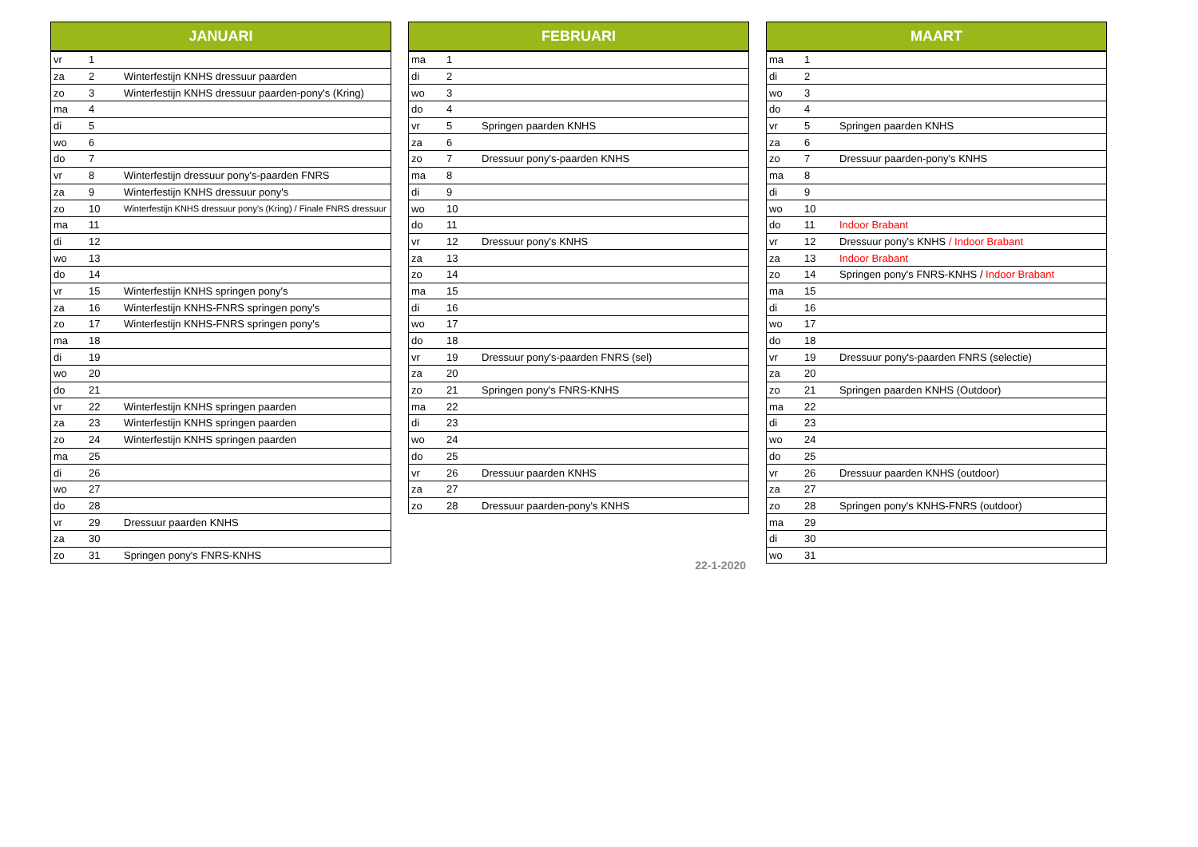| JANUARI | | |
| --- | --- | --- |
| vr | 1 | |
| za | 2 | Winterfestijn KNHS dressuur paarden |
| zo | 3 | Winterfestijn KNHS dressuur paarden-pony's (Kring) |
| ma | 4 | |
| di | 5 | |
| wo | 6 | |
| do | 7 | |
| vr | 8 | Winterfestijn dressuur pony's-paarden FNRS |
| za | 9 | Winterfestijn KNHS dressuur pony's |
| zo | 10 | Winterfestijn KNHS dressuur pony's (Kring) / Finale FNRS dressuur |
| ma | 11 | |
| di | 12 | |
| wo | 13 | |
| do | 14 | |
| vr | 15 | Winterfestijn KNHS springen pony's |
| za | 16 | Winterfestijn KNHS-FNRS springen pony's |
| zo | 17 | Winterfestijn KNHS-FNRS springen pony's |
| ma | 18 | |
| di | 19 | |
| wo | 20 | |
| do | 21 | |
| vr | 22 | Winterfestijn KNHS springen paarden |
| za | 23 | Winterfestijn KNHS springen paarden |
| zo | 24 | Winterfestijn KNHS springen paarden |
| ma | 25 | |
| di | 26 | |
| wo | 27 | |
| do | 28 | |
| vr | 29 | Dressuur paarden KNHS |
| za | 30 | |
| zo | 31 | Springen pony's FNRS-KNHS |
| FEBRUARI | | |
| --- | --- | --- |
| ma | 1 | |
| di | 2 | |
| wo | 3 | |
| do | 4 | |
| vr | 5 | Springen paarden KNHS |
| za | 6 | |
| zo | 7 | Dressuur pony's-paarden KNHS |
| ma | 8 | |
| di | 9 | |
| wo | 10 | |
| do | 11 | |
| vr | 12 | Dressuur pony's KNHS |
| za | 13 | |
| zo | 14 | |
| ma | 15 | |
| di | 16 | |
| wo | 17 | |
| do | 18 | |
| vr | 19 | Dressuur pony's-paarden FNRS (sel) |
| za | 20 | |
| zo | 21 | Springen pony's FNRS-KNHS |
| ma | 22 | |
| di | 23 | |
| wo | 24 | |
| do | 25 | |
| vr | 26 | Dressuur paarden KNHS |
| za | 27 | |
| zo | 28 | Dressuur paarden-pony's KNHS |
| MAART | | |
| --- | --- | --- |
| ma | 1 | |
| di | 2 | |
| wo | 3 | |
| do | 4 | |
| vr | 5 | Springen paarden KNHS |
| za | 6 | |
| zo | 7 | Dressuur paarden-pony's KNHS |
| ma | 8 | |
| di | 9 | |
| wo | 10 | |
| do | 11 | Indoor Brabant |
| vr | 12 | Dressuur pony's KNHS / Indoor Brabant |
| za | 13 | Indoor Brabant |
| zo | 14 | Springen pony's FNRS-KNHS / Indoor Brabant |
| ma | 15 | |
| di | 16 | |
| wo | 17 | |
| do | 18 | |
| vr | 19 | Dressuur pony's-paarden FNRS (selectie) |
| za | 20 | |
| zo | 21 | Springen paarden KNHS (Outdoor) |
| ma | 22 | |
| di | 23 | |
| wo | 24 | |
| do | 25 | |
| vr | 26 | Dressuur paarden KNHS (outdoor) |
| za | 27 | |
| zo | 28 | Springen pony's KNHS-FNRS (outdoor) |
| ma | 29 | |
| di | 30 | |
| wo | 31 | |
22-1-2020